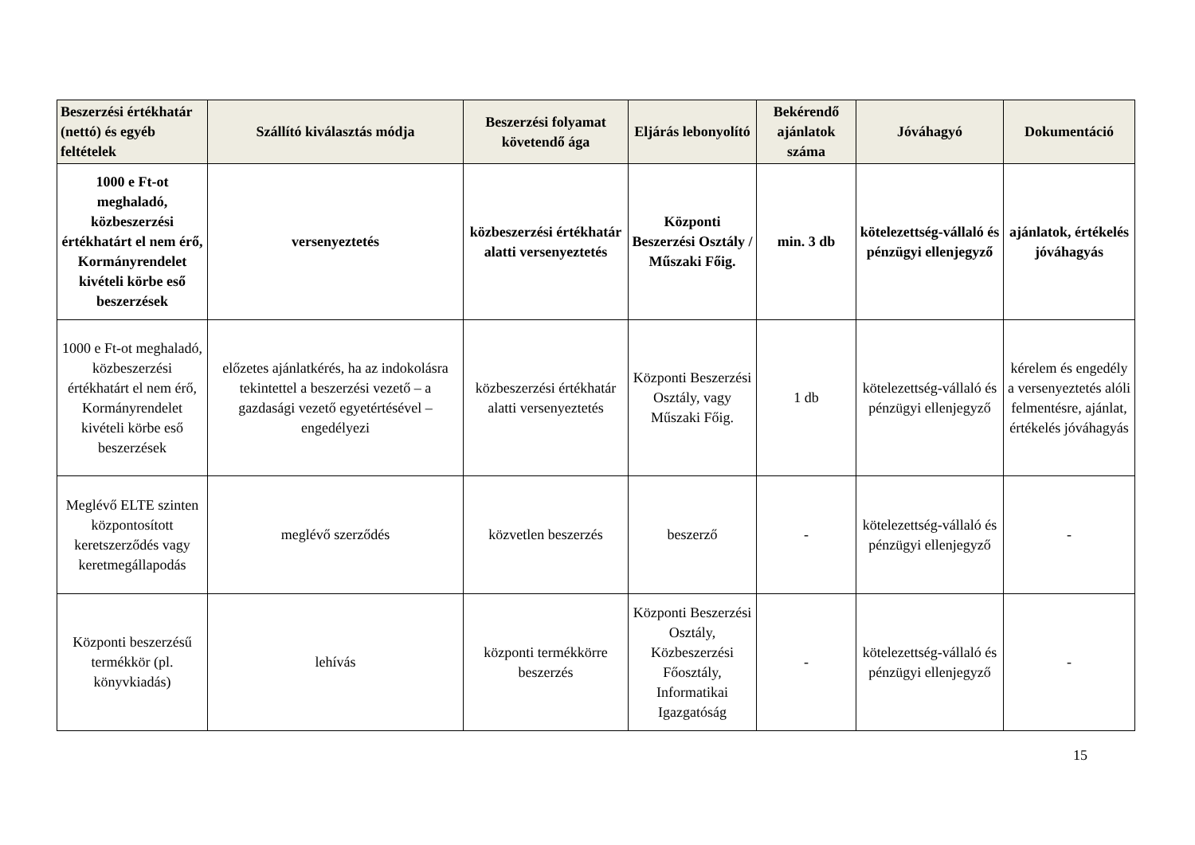| Beszerzési értékhatár (nettó) és egyéb feltételek | Szállító kiválasztás módja | Beszerzési folyamat követendő ága | Eljárás lebonyolító | Bekérendő ajánlatok száma | Jóváhagyó | Dokumentáció |
| --- | --- | --- | --- | --- | --- | --- |
| 1000 e Ft-ot meghaladó, közbeszerzési értékhatárt el nem érő, Kormányrendelet kivételi körbe eső beszerzések | versenyeztetés | közbeszerzési értékhatár alatti versenyeztetés | Központi Beszerzési Osztály / Műszaki Főig. | min. 3 db | kötelezettség-vállaló és pénzügyi ellenjegyző | ajánlatok, értékelés jóváhagyás |
| 1000 e Ft-ot meghaladó, közbeszerzési értékhatárt el nem érő, Kormányrendelet kivételi körbe eső beszerzések | előzetes ajánlatkérés, ha az indokolásra tekintettel a beszerzési vezető – a gazdasági vezető egyetértésével – engedélyezi | közbeszerzési értékhatár alatti versenyeztetés | Központi Beszerzési Osztály, vagy Műszaki Főig. | 1 db | kötelezettség-vállaló és pénzügyi ellenjegyző | kérelem és engedély a versenyeztetés alóli felmentésre, ajánlat, értékelés jóváhagyás |
| Meglévő ELTE szinten központosított keretszerződés vagy keretmegállapodás | meglévő szerződés | közvetlen beszerzés | beszerző | - | kötelezettség-vállaló és pénzügyi ellenjegyző | - |
| Központi beszerzésű termékkör (pl. könyvkiadás) | lehívás | központi termékkörre beszerzés | Központi Beszerzési Osztály, Közbeszerzési Főosztály, Informatikai Igazgatóság | - | kötelezettség-vállaló és pénzügyi ellenjegyző | - |
15